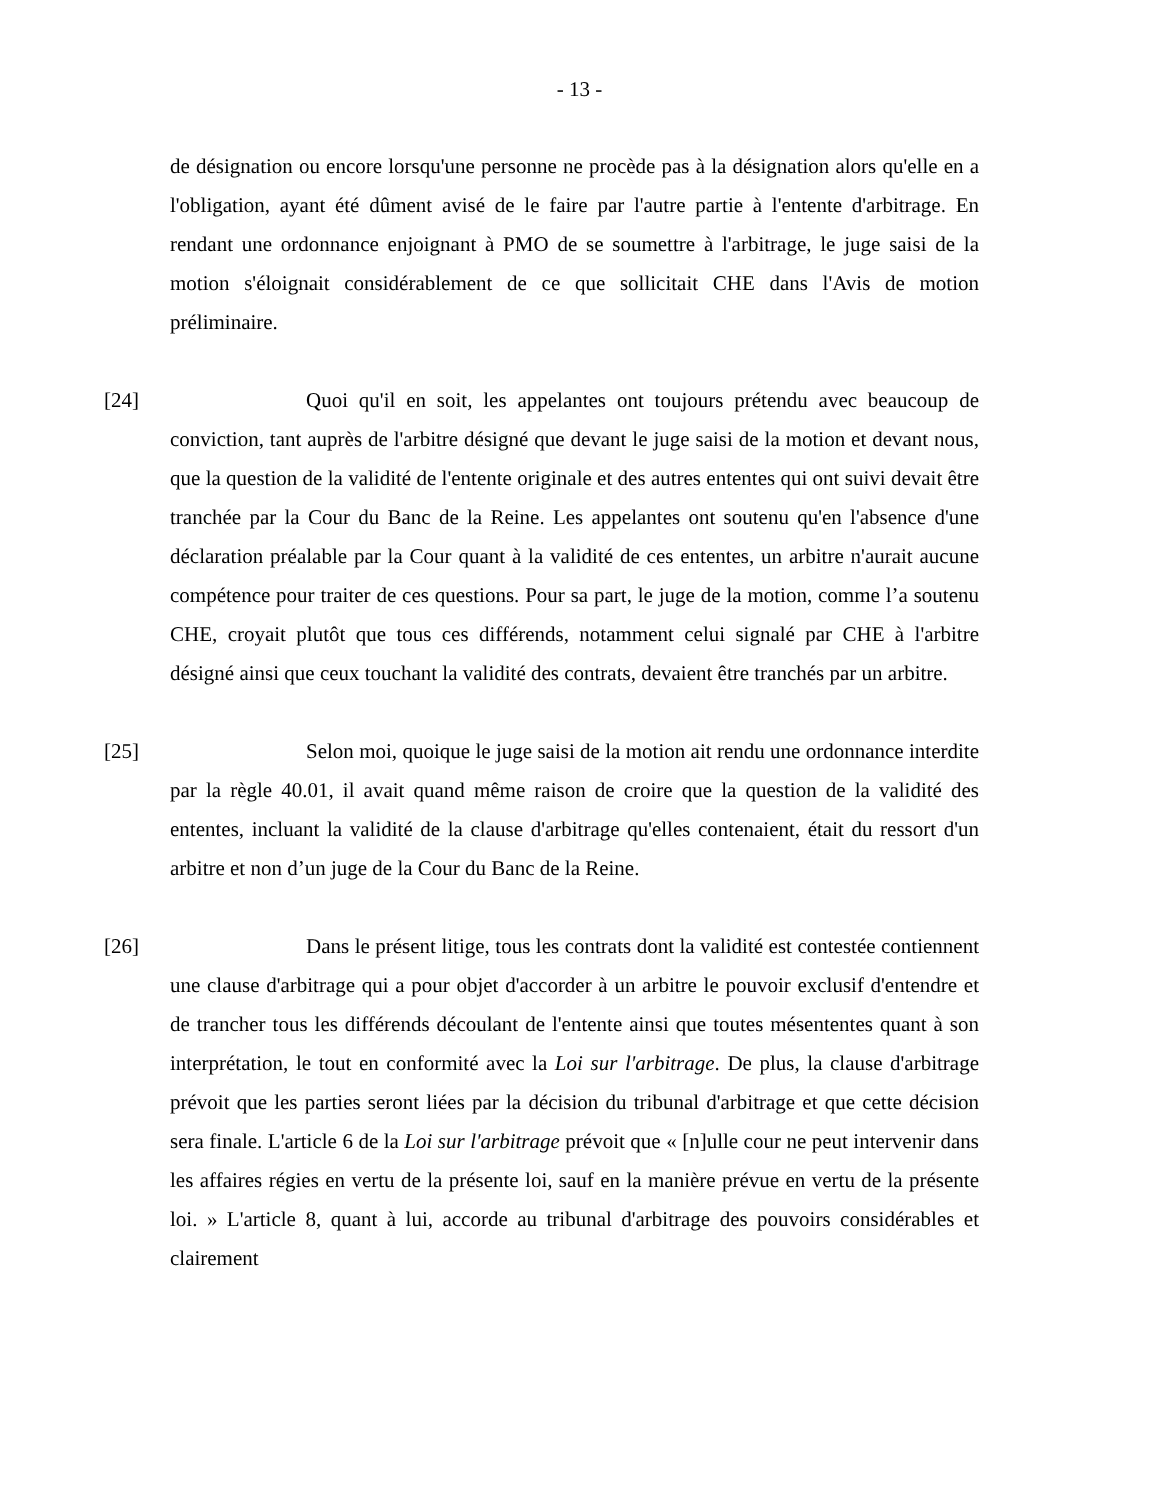- 13 -
de désignation ou encore lorsqu'une personne ne procède pas à la désignation alors qu'elle en a l'obligation, ayant été dûment avisé de le faire par l'autre partie à l'entente d'arbitrage. En rendant une ordonnance enjoignant à PMO de se soumettre à l'arbitrage, le juge saisi de la motion s'éloignait considérablement de ce que sollicitait CHE dans l'Avis de motion préliminaire.
[24] Quoi qu'il en soit, les appelantes ont toujours prétendu avec beaucoup de conviction, tant auprès de l'arbitre désigné que devant le juge saisi de la motion et devant nous, que la question de la validité de l'entente originale et des autres ententes qui ont suivi devait être tranchée par la Cour du Banc de la Reine. Les appelantes ont soutenu qu'en l'absence d'une déclaration préalable par la Cour quant à la validité de ces ententes, un arbitre n'aurait aucune compétence pour traiter de ces questions. Pour sa part, le juge de la motion, comme l’a soutenu CHE, croyait plutôt que tous ces différends, notamment celui signalé par CHE à l'arbitre désigné ainsi que ceux touchant la validité des contrats, devaient être tranchés par un arbitre.
[25] Selon moi, quoique le juge saisi de la motion ait rendu une ordonnance interdite par la règle 40.01, il avait quand même raison de croire que la question de la validité des ententes, incluant la validité de la clause d'arbitrage qu'elles contenaient, était du ressort d'un arbitre et non d’un juge de la Cour du Banc de la Reine.
[26] Dans le présent litige, tous les contrats dont la validité est contestée contiennent une clause d'arbitrage qui a pour objet d'accorder à un arbitre le pouvoir exclusif d'entendre et de trancher tous les différends découlant de l'entente ainsi que toutes mésententes quant à son interprétation, le tout en conformité avec la Loi sur l'arbitrage. De plus, la clause d'arbitrage prévoit que les parties seront liées par la décision du tribunal d'arbitrage et que cette décision sera finale. L'article 6 de la Loi sur l'arbitrage prévoit que « [n]ulle cour ne peut intervenir dans les affaires régies en vertu de la présente loi, sauf en la manière prévue en vertu de la présente loi. » L'article 8, quant à lui, accorde au tribunal d'arbitrage des pouvoirs considérables et clairement